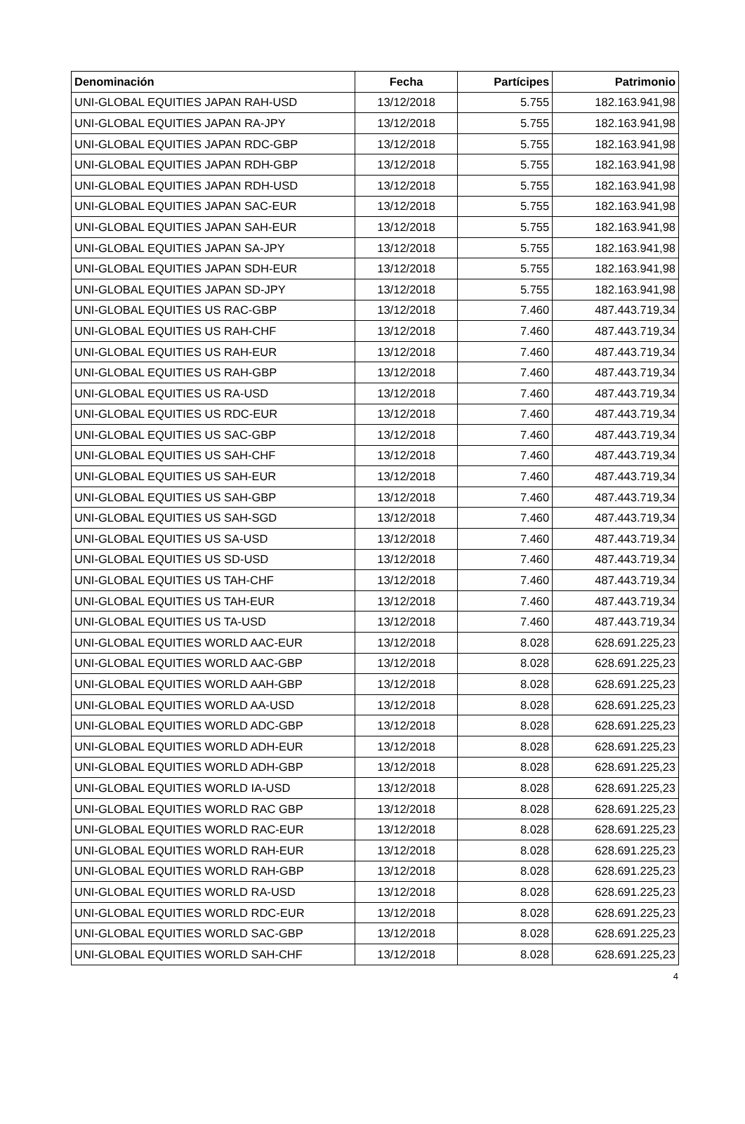| Denominación | Fecha | Partícipes | Patrimonio |
| --- | --- | --- | --- |
| UNI-GLOBAL EQUITIES JAPAN RAH-USD | 13/12/2018 | 5.755 | 182.163.941,98 |
| UNI-GLOBAL EQUITIES JAPAN RA-JPY | 13/12/2018 | 5.755 | 182.163.941,98 |
| UNI-GLOBAL EQUITIES JAPAN RDC-GBP | 13/12/2018 | 5.755 | 182.163.941,98 |
| UNI-GLOBAL EQUITIES JAPAN RDH-GBP | 13/12/2018 | 5.755 | 182.163.941,98 |
| UNI-GLOBAL EQUITIES JAPAN RDH-USD | 13/12/2018 | 5.755 | 182.163.941,98 |
| UNI-GLOBAL EQUITIES JAPAN SAC-EUR | 13/12/2018 | 5.755 | 182.163.941,98 |
| UNI-GLOBAL EQUITIES JAPAN SAH-EUR | 13/12/2018 | 5.755 | 182.163.941,98 |
| UNI-GLOBAL EQUITIES JAPAN SA-JPY | 13/12/2018 | 5.755 | 182.163.941,98 |
| UNI-GLOBAL EQUITIES JAPAN SDH-EUR | 13/12/2018 | 5.755 | 182.163.941,98 |
| UNI-GLOBAL EQUITIES JAPAN SD-JPY | 13/12/2018 | 5.755 | 182.163.941,98 |
| UNI-GLOBAL EQUITIES US RAC-GBP | 13/12/2018 | 7.460 | 487.443.719,34 |
| UNI-GLOBAL EQUITIES US RAH-CHF | 13/12/2018 | 7.460 | 487.443.719,34 |
| UNI-GLOBAL EQUITIES US RAH-EUR | 13/12/2018 | 7.460 | 487.443.719,34 |
| UNI-GLOBAL EQUITIES US RAH-GBP | 13/12/2018 | 7.460 | 487.443.719,34 |
| UNI-GLOBAL EQUITIES US RA-USD | 13/12/2018 | 7.460 | 487.443.719,34 |
| UNI-GLOBAL EQUITIES US RDC-EUR | 13/12/2018 | 7.460 | 487.443.719,34 |
| UNI-GLOBAL EQUITIES US SAC-GBP | 13/12/2018 | 7.460 | 487.443.719,34 |
| UNI-GLOBAL EQUITIES US SAH-CHF | 13/12/2018 | 7.460 | 487.443.719,34 |
| UNI-GLOBAL EQUITIES US SAH-EUR | 13/12/2018 | 7.460 | 487.443.719,34 |
| UNI-GLOBAL EQUITIES US SAH-GBP | 13/12/2018 | 7.460 | 487.443.719,34 |
| UNI-GLOBAL EQUITIES US SAH-SGD | 13/12/2018 | 7.460 | 487.443.719,34 |
| UNI-GLOBAL EQUITIES US SA-USD | 13/12/2018 | 7.460 | 487.443.719,34 |
| UNI-GLOBAL EQUITIES US SD-USD | 13/12/2018 | 7.460 | 487.443.719,34 |
| UNI-GLOBAL EQUITIES US TAH-CHF | 13/12/2018 | 7.460 | 487.443.719,34 |
| UNI-GLOBAL EQUITIES US TAH-EUR | 13/12/2018 | 7.460 | 487.443.719,34 |
| UNI-GLOBAL EQUITIES US TA-USD | 13/12/2018 | 7.460 | 487.443.719,34 |
| UNI-GLOBAL EQUITIES WORLD AAC-EUR | 13/12/2018 | 8.028 | 628.691.225,23 |
| UNI-GLOBAL EQUITIES WORLD AAC-GBP | 13/12/2018 | 8.028 | 628.691.225,23 |
| UNI-GLOBAL EQUITIES WORLD AAH-GBP | 13/12/2018 | 8.028 | 628.691.225,23 |
| UNI-GLOBAL EQUITIES WORLD AA-USD | 13/12/2018 | 8.028 | 628.691.225,23 |
| UNI-GLOBAL EQUITIES WORLD ADC-GBP | 13/12/2018 | 8.028 | 628.691.225,23 |
| UNI-GLOBAL EQUITIES WORLD ADH-EUR | 13/12/2018 | 8.028 | 628.691.225,23 |
| UNI-GLOBAL EQUITIES WORLD ADH-GBP | 13/12/2018 | 8.028 | 628.691.225,23 |
| UNI-GLOBAL EQUITIES WORLD IA-USD | 13/12/2018 | 8.028 | 628.691.225,23 |
| UNI-GLOBAL EQUITIES WORLD RAC GBP | 13/12/2018 | 8.028 | 628.691.225,23 |
| UNI-GLOBAL EQUITIES WORLD RAC-EUR | 13/12/2018 | 8.028 | 628.691.225,23 |
| UNI-GLOBAL EQUITIES WORLD RAH-EUR | 13/12/2018 | 8.028 | 628.691.225,23 |
| UNI-GLOBAL EQUITIES WORLD RAH-GBP | 13/12/2018 | 8.028 | 628.691.225,23 |
| UNI-GLOBAL EQUITIES WORLD RA-USD | 13/12/2018 | 8.028 | 628.691.225,23 |
| UNI-GLOBAL EQUITIES WORLD RDC-EUR | 13/12/2018 | 8.028 | 628.691.225,23 |
| UNI-GLOBAL EQUITIES WORLD SAC-GBP | 13/12/2018 | 8.028 | 628.691.225,23 |
| UNI-GLOBAL EQUITIES WORLD SAH-CHF | 13/12/2018 | 8.028 | 628.691.225,23 |
4